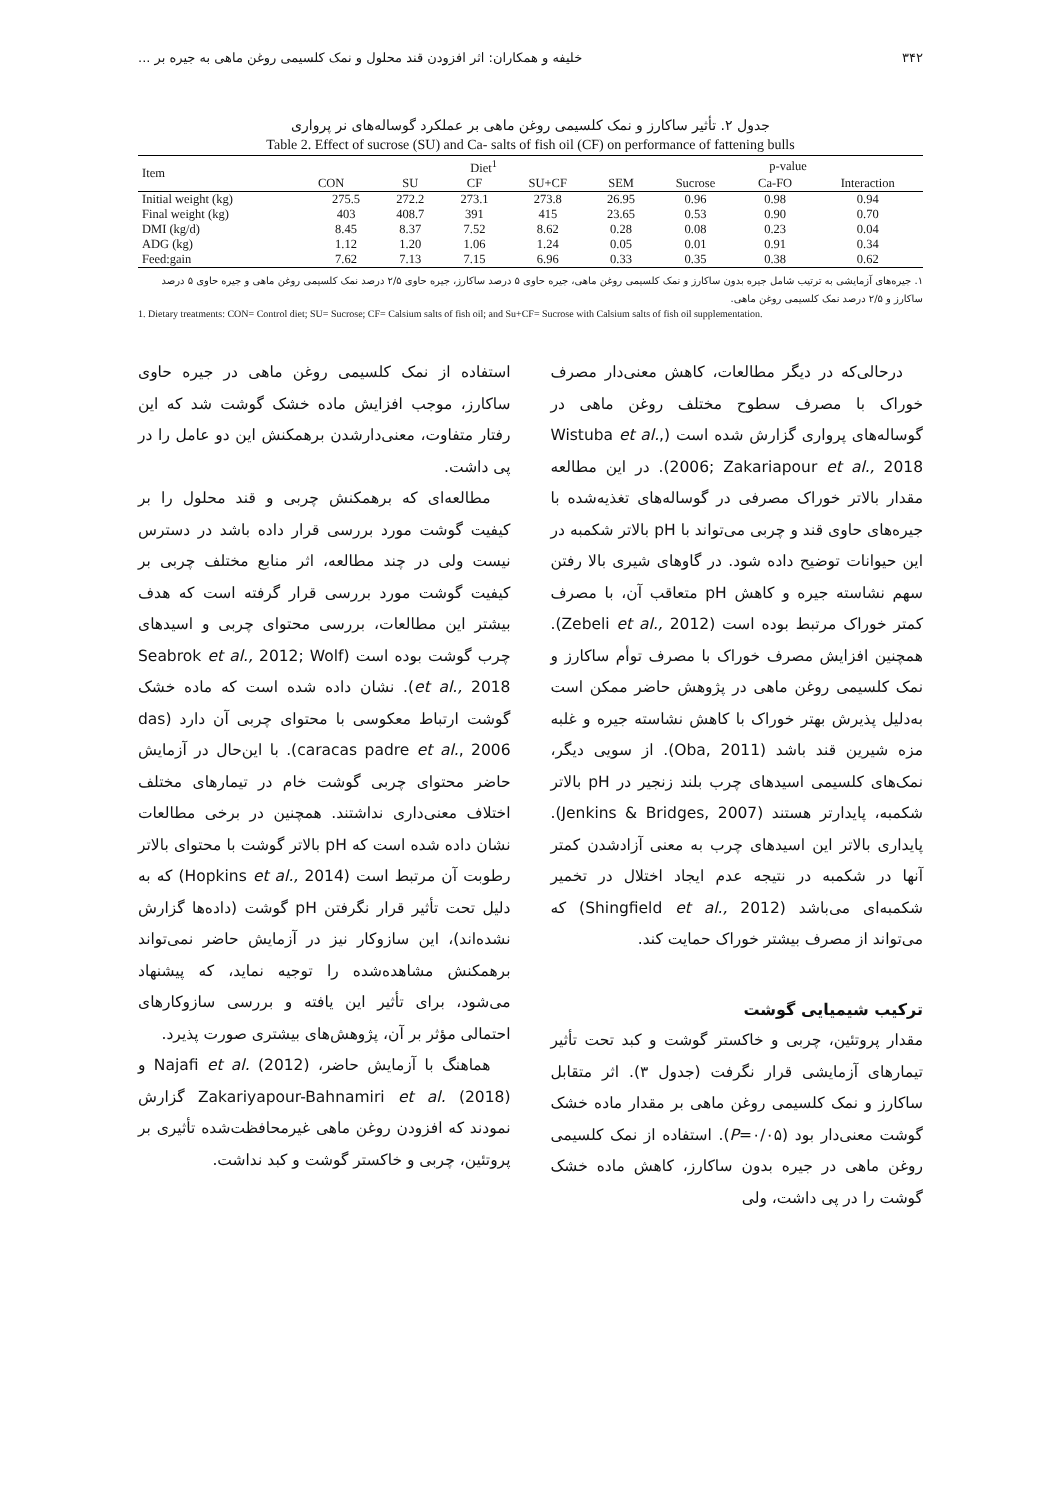۳۴۲ خلیفه و همکاران: اثر افزودن قند محلول و نمک کلسیمی روغن ماهی به جیره بر ...
جدول ۲. تأثیر ساکارز و نمک کلسیمی روغن ماهی بر عملکرد گوساله‌های نر پرواری
Table 2. Effect of sucrose (SU) and Ca- salts of fish oil (CF) on performance of fattening bulls
| Item | Diet<sup>1</sup> | | | | | p-value | | |
| --- | --- | --- | --- | --- | --- | --- | --- | --- |
| | CON | SU | CF | SU+CF | SEM | Sucrose | Ca-FO | Interaction |
| Initial weight (kg) | 275.5 | 272.2 | 273.1 | 273.8 | 26.95 | 0.96 | 0.98 | 0.94 |
| Final weight (kg) | 403 | 408.7 | 391 | 415 | 23.65 | 0.53 | 0.90 | 0.70 |
| DMI (kg/d) | 8.45 | 8.37 | 7.52 | 8.62 | 0.28 | 0.08 | 0.23 | 0.04 |
| ADG (kg) | 1.12 | 1.20 | 1.06 | 1.24 | 0.05 | 0.01 | 0.91 | 0.34 |
| Feed:gain | 7.62 | 7.13 | 7.15 | 6.96 | 0.33 | 0.35 | 0.38 | 0.62 |
۱. جیره‌های آزمایشی به ترتیب شامل جیره بدون ساکارز و نمک کلسیمی روغن ماهی، جیره حاوی ۵ درصد ساکارز، جیره حاوی ۲/۵ درصد نمک کلسیمی روغن ماهی و جیره حاوی ۵ درصد ساکارز و ۲/۵ درصد نمک کلسیمی روغن ماهی.
1. Dietary treatments: CON= Control diet; SU= Sucrose; CF= Calsium salts of fish oil; and Su+CF= Sucrose with Calsium salts of fish oil supplementation.
درحالی‌که در دیگر مطالعات، کاهش معنی‌دار مصرف خوراک با مصرف سطوح مختلف روغن ماهی در گوساله‌های پرواری گزارش شده است (Wistuba et al., 2006; Zakariapour et al., 2018). در این مطالعه مقدار بالاتر خوراک مصرفی در گوساله‌های تغذیه‌شده با جیره‌های حاوی قند و چربی می‌تواند با pH بالاتر شکمبه در این حیوانات توضیح داده شود. در گاوهای شیری بالا رفتن سهم نشاسته جیره و کاهش pH متعاقب آن، با مصرف کمتر خوراک مرتبط بوده است (Zebeli et al., 2012). همچنین افزایش مصرف خوراک با مصرف توأم ساکارز و نمک کلسیمی روغن ماهی در پژوهش حاضر ممکن است به‌دلیل پذیرش بهتر خوراک با کاهش نشاسته جیره و غلبه مزه شیرین قند باشد (Oba, 2011). از سویی دیگر، نمک‌های کلسیمی اسیدهای چرب بلند زنجیر در pH بالاتر شکمبه، پایدارتر هستند (Jenkins & Bridges, 2007). پایداری بالاتر این اسیدهای چرب به معنی آزادشدن کمتر آنها در شکمبه در نتیجه عدم ایجاد اختلال در تخمیر شکمبه‌ای می‌باشد (Shingfield et al., 2012) که می‌تواند از مصرف بیشتر خوراک حمایت کند.
ترکیب شیمیایی گوشت
مقدار پروتئین، چربی و خاکستر گوشت و کبد تحت تأثیر تیمارهای آزمایشی قرار نگرفت (جدول ۳). اثر متقابل ساکارز و نمک کلسیمی روغن ماهی بر مقدار ماده خشک گوشت معنی‌دار بود (P=۰/۰۵). استفاده از نمک کلسیمی روغن ماهی در جیره بدون ساکارز، کاهش ماده خشک گوشت را در پی داشت، ولی
استفاده از نمک کلسیمی روغن ماهی در جیره حاوی ساکارز، موجب افزایش ماده خشک گوشت شد که این رفتار متفاوت، معنی‌دارشدن برهمکنش این دو عامل را در پی داشت.
مطالعه‌ای که برهمکنش چربی و قند محلول را بر کیفیت گوشت مورد بررسی قرار داده باشد در دسترس نیست ولی در چند مطالعه، اثر منابع مختلف چربی بر کیفیت گوشت مورد بررسی قرار گرفته است که هدف بیشتر این مطالعات، بررسی محتوای چربی و اسیدهای چرب گوشت بوده است (Seabrok et al., 2012; Wolf et al., 2018). نشان داده شده است که ماده خشک گوشت ارتباط معکوسی با محتوای چربی آن دارد (das caracas padre et al., 2006). با این‌حال در آزمایش حاضر محتوای چربی گوشت خام در تیمارهای مختلف اختلاف معنی‌داری نداشتند. همچنین در برخی مطالعات نشان داده شده است که pH بالاتر گوشت با محتوای بالاتر رطوبت آن مرتبط است (Hopkins et al., 2014) که به دلیل تحت تأثیر قرار نگرفتن pH گوشت (داده‌ها گزارش نشده‌اند)، این سازوکار نیز در آزمایش حاضر نمی‌تواند برهمکنش مشاهده‌شده را توجیه نماید، که پیشنهاد می‌شود، برای تأثیر این یافته و بررسی سازوکارهای احتمالی مؤثر بر آن، پژوهش‌های بیشتری صورت پذیرد.
هماهنگ با آزمایش حاضر، Najafi et al. (2012) و Zakariyapour-Bahnamiri et al. (2018) گزارش نمودند که افزودن روغن ماهی غیرمحافظت‌شده تأثیری بر پروتئین، چربی و خاکستر گوشت و کبد نداشت.